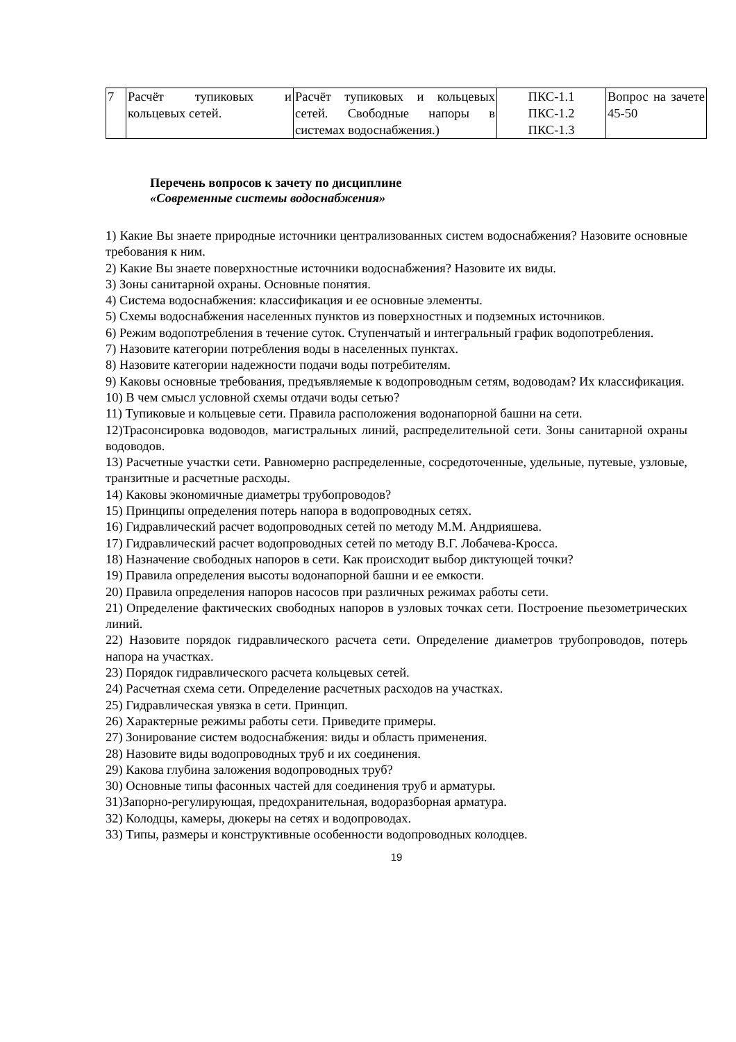| 7 | Расчёт тупиковых и кольцевых сетей. | Расчёт тупиковых и кольцевых сетей. Свободные напоры в системах водоснабжения.) | ПКС-1.1 ПКС-1.2 ПКС-1.3 | Вопрос на зачете 45-50 |
Перечень вопросов к зачету по дисциплине
«Современные системы водоснабжения»
1) Какие Вы знаете природные источники централизованных систем водоснабжения? Назовите основные требования к ним.
2) Какие Вы знаете поверхностные источники водоснабжения? Назовите их виды.
3) Зоны санитарной охраны. Основные понятия.
4) Система водоснабжения: классификация и ее основные элементы.
5) Схемы водоснабжения населенных пунктов из поверхностных и подземных источников.
6) Режим водопотребления в течение суток. Ступенчатый и интегральный график водопотребления.
7) Назовите категории потребления воды в населенных пунктах.
8) Назовите категории надежности подачи воды потребителям.
9) Каковы основные требования, предъявляемые к водопроводным сетям, водоводам? Их классификация.
10) В чем смысл условной схемы отдачи воды сетью?
11) Тупиковые и кольцевые сети. Правила расположения водонапорной башни на сети.
12)Трасонсировка водоводов, магистральных линий, распределительной сети. Зоны санитарной охраны водоводов.
13) Расчетные участки сети. Равномерно распределенные, сосредоточенные, удельные, путевые, узловые, транзитные и расчетные расходы.
14) Каковы экономичные диаметры трубопроводов?
15) Принципы определения потерь напора в водопроводных сетях.
16) Гидравлический расчет водопроводных сетей по методу М.М. Андрияшева.
17) Гидравлический расчет водопроводных сетей по методу В.Г. Лобачева-Кросса.
18) Назначение свободных напоров в сети. Как происходит выбор диктующей точки?
19) Правила определения высоты водонапорной башни и ее емкости.
20) Правила определения напоров насосов при различных режимах работы сети.
21) Определение фактических свободных напоров в узловых точках сети. Построение пьезометрических линий.
22) Назовите порядок гидравлического расчета сети. Определение диаметров трубопроводов, потерь напора на участках.
23) Порядок гидравлического расчета кольцевых сетей.
24) Расчетная схема сети. Определение расчетных расходов на участках.
25) Гидравлическая увязка в сети. Принцип.
26) Характерные режимы работы сети. Приведите примеры.
27) Зонирование систем водоснабжения: виды и область применения.
28) Назовите виды водопроводных труб и их соединения.
29) Какова глубина заложения водопроводных труб?
30) Основные типы фасонных частей для соединения труб и арматуры.
31)Запорно-регулирующая, предохранительная, водоразборная арматура.
32) Колодцы, камеры, дюкеры на сетях и водопроводах.
33) Типы, размеры и конструктивные особенности водопроводных колодцев.
19